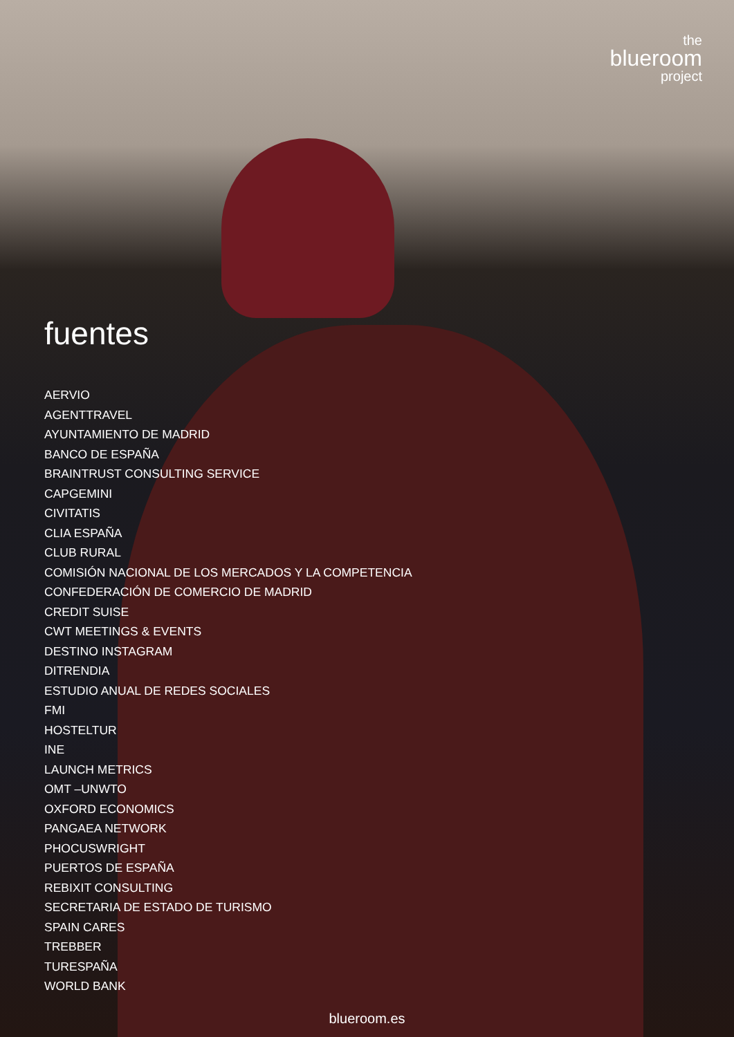the
blueroom
project
fuentes
AERVIO
AGENTTRAVEL
AYUNTAMIENTO DE MADRID
BANCO DE ESPAÑA
BRAINTRUST CONSULTING SERVICE
CAPGEMINI
CIVITATIS
CLIA ESPAÑA
CLUB RURAL
COMISIÓN NACIONAL DE LOS MERCADOS Y LA COMPETENCIA
CONFEDERACIÓN DE COMERCIO DE MADRID
CREDIT SUISE
CWT MEETINGS & EVENTS
DESTINO INSTAGRAM
DITRENDIA
ESTUDIO ANUAL DE REDES SOCIALES
FMI
HOSTELTUR
INE
LAUNCH METRICS
OMT –UNWTO
OXFORD ECONOMICS
PANGAEA NETWORK
PHOCUSWRIGHT
PUERTOS DE ESPAÑA
REBIXIT CONSULTING
SECRETARIA DE ESTADO DE TURISMO
SPAIN CARES
TREBBER
TURESPAÑA
WORLD BANK
blueroom.es